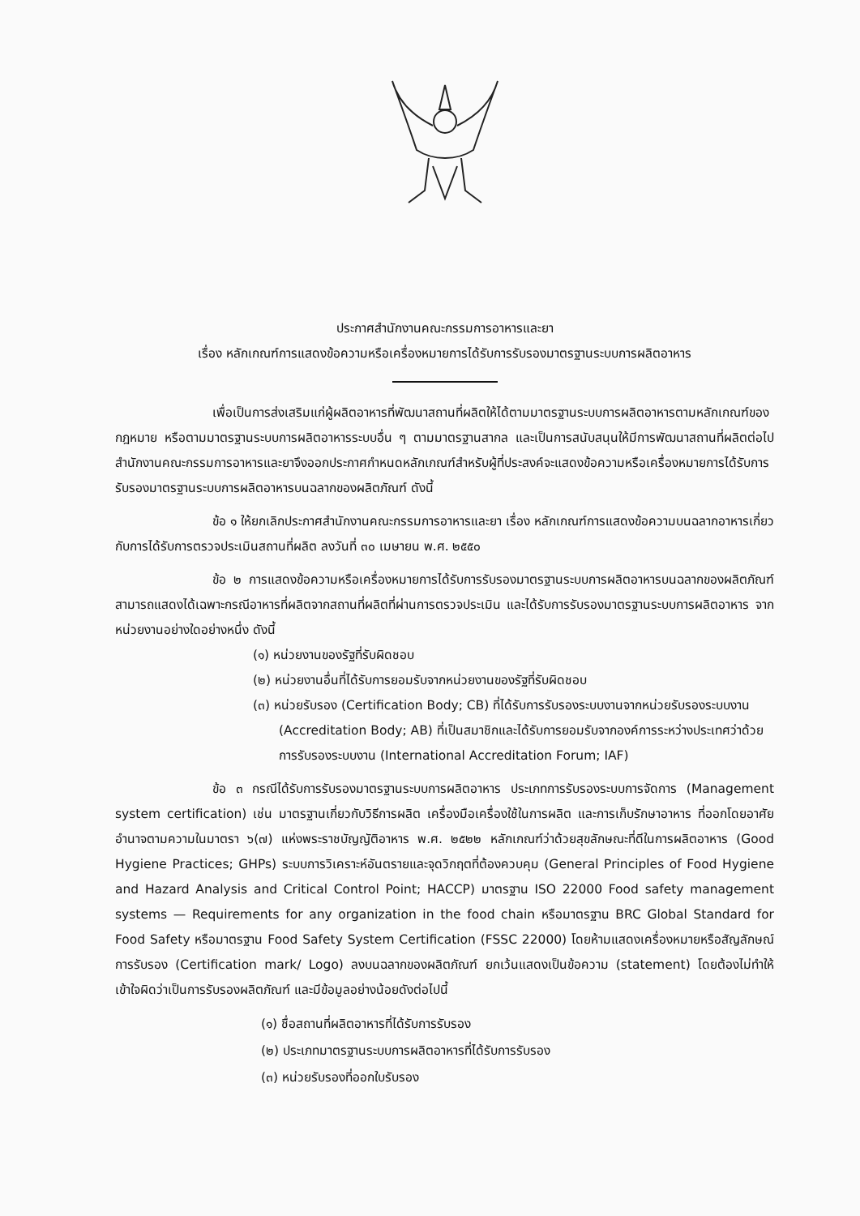ประกาศสำนักงานคณะกรรมการอาหารและยา
เรื่อง หลักเกณฑ์การแสดงข้อความหรือเครื่องหมายการได้รับการรับรองมาตรฐานระบบการผลิตอาหาร
เพื่อเป็นการส่งเสริมแก่ผู้ผลิตอาหารที่พัฒนาสถานที่ผลิตให้ได้ตามมาตรฐานระบบการผลิตอาหารตามหลักเกณฑ์ของกฎหมาย หรือตามมาตรฐานระบบการผลิตอาหารระบบอื่น ๆ ตามมาตรฐานสากล และเป็นการสนับสนุนให้มีการพัฒนาสถานที่ผลิตต่อไป สำนักงานคณะกรรมการอาหารและยาจึงออกประกาศกำหนดหลักเกณฑ์สำหรับผู้ที่ประสงค์จะแสดงข้อความหรือเครื่องหมายการได้รับการรับรองมาตรฐานระบบการผลิตอาหารบนฉลากของผลิตภัณฑ์ ดังนี้
ข้อ ๑ ให้ยกเลิกประกาศสำนักงานคณะกรรมการอาหารและยา เรื่อง หลักเกณฑ์การแสดงข้อความบนฉลากอาหารเกี่ยวกับการได้รับการตรวจประเมินสถานที่ผลิต ลงวันที่ ๓๐ เมษายน พ.ศ. ๒๕๕๐
ข้อ ๒ การแสดงข้อความหรือเครื่องหมายการได้รับการรับรองมาตรฐานระบบการผลิตอาหารบนฉลากของผลิตภัณฑ์สามารถแสดงได้เฉพาะกรณีอาหารที่ผลิตจากสถานที่ผลิตที่ผ่านการตรวจประเมิน และได้รับการรับรองมาตรฐานระบบการผลิตอาหาร จากหน่วยงานอย่างใดอย่างหนึ่ง ดังนี้
(๑) หน่วยงานของรัฐที่รับผิดชอบ
(๒) หน่วยงานอื่นที่ได้รับการยอมรับจากหน่วยงานของรัฐที่รับผิดชอบ
(๓) หน่วยรับรอง (Certification Body; CB) ที่ได้รับการรับรองระบบงานจากหน่วยรับรองระบบงาน (Accreditation Body; AB) ที่เป็นสมาชิกและได้รับการยอมรับจากองค์การระหว่างประเทศว่าด้วยการรับรองระบบงาน (International Accreditation Forum; IAF)
ข้อ ๓ กรณีได้รับการรับรองมาตรฐานระบบการผลิตอาหาร ประเภทการรับรองระบบการจัดการ (Management system certification) เช่น มาตรฐานเกี่ยวกับวิธีการผลิต เครื่องมือเครื่องใช้ในการผลิต และการเก็บรักษาอาหาร ที่ออกโดยอาศัยอำนาจตามความในมาตรา ๖(๗) แห่งพระราชบัญญัติอาหาร พ.ศ. ๒๕๒๒ หลักเกณฑ์ว่าด้วยสุขลักษณะที่ดีในการผลิตอาหาร (Good Hygiene Practices; GHPs) ระบบการวิเคราะห์อันตรายและจุดวิกฤตที่ต้องควบคุม (General Principles of Food Hygiene and Hazard Analysis and Critical Control Point; HACCP) มาตรฐาน ISO 22000 Food safety management systems — Requirements for any organization in the food chain หรือมาตรฐาน BRC Global Standard for Food Safety หรือมาตรฐาน Food Safety System Certification (FSSC 22000) โดยห้ามแสดงเครื่องหมายหรือสัญลักษณ์การรับรอง (Certification mark/ Logo) ลงบนฉลากของผลิตภัณฑ์ ยกเว้นแสดงเป็นข้อความ (statement) โดยต้องไม่ทำให้เข้าใจผิดว่าเป็นการรับรองผลิตภัณฑ์ และมีข้อมูลอย่างน้อยดังต่อไปนี้
(๑) ชื่อสถานที่ผลิตอาหารที่ได้รับการรับรอง
(๒) ประเภทมาตรฐานระบบการผลิตอาหารที่ได้รับการรับรอง
(๓) หน่วยรับรองที่ออกใบรับรอง